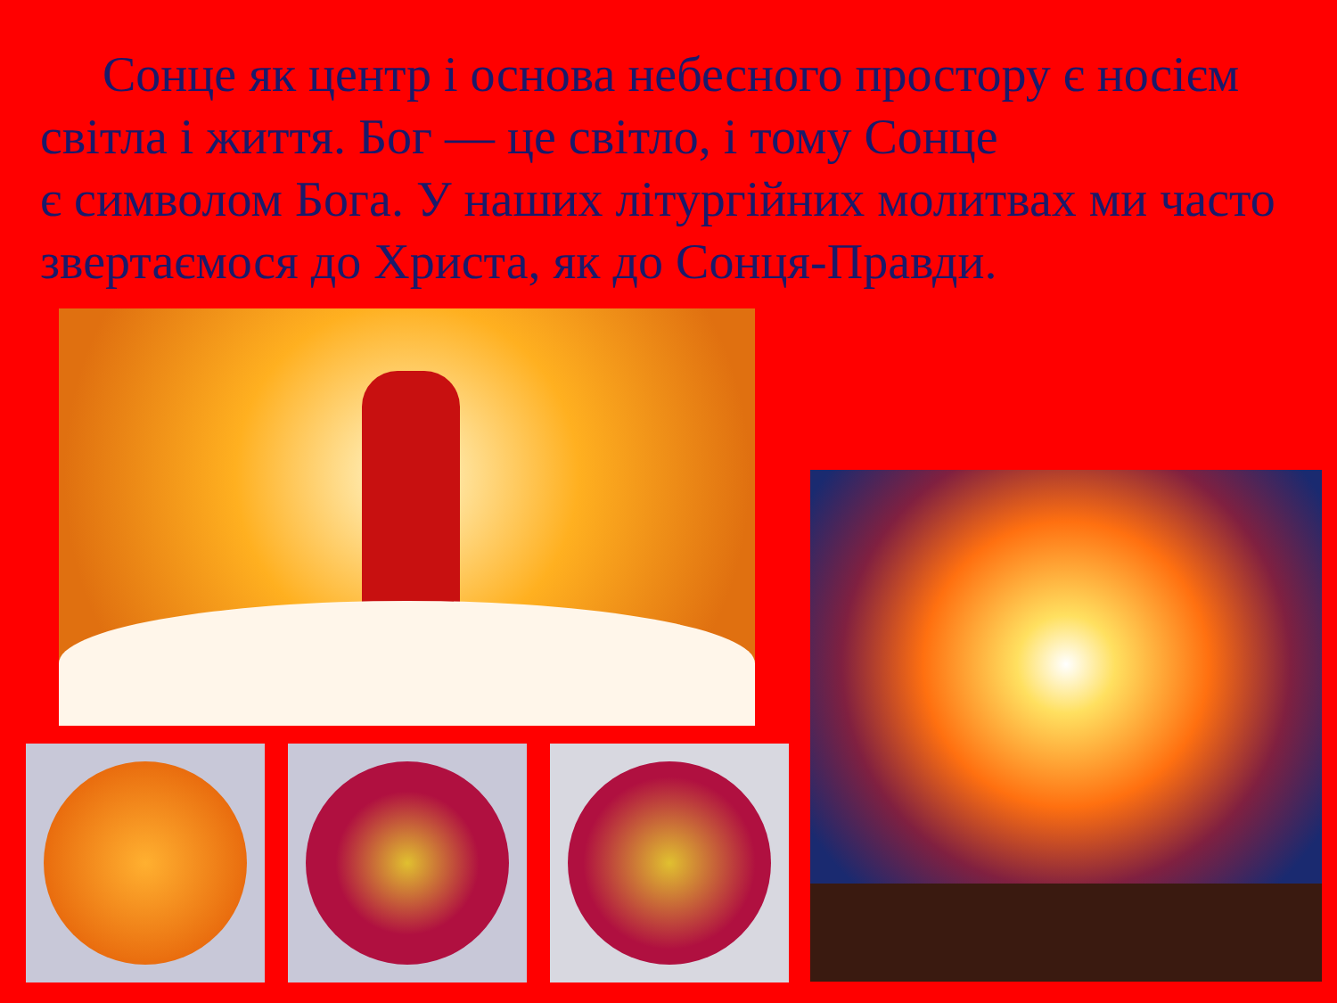Сонце як центр і основа небесного простору є носієм світла і життя. Бог — це світло, і тому Сонце
є символом Бога. У наших літургійних молитвах ми часто звертаємося до Христа, як до Сонця-Правди.